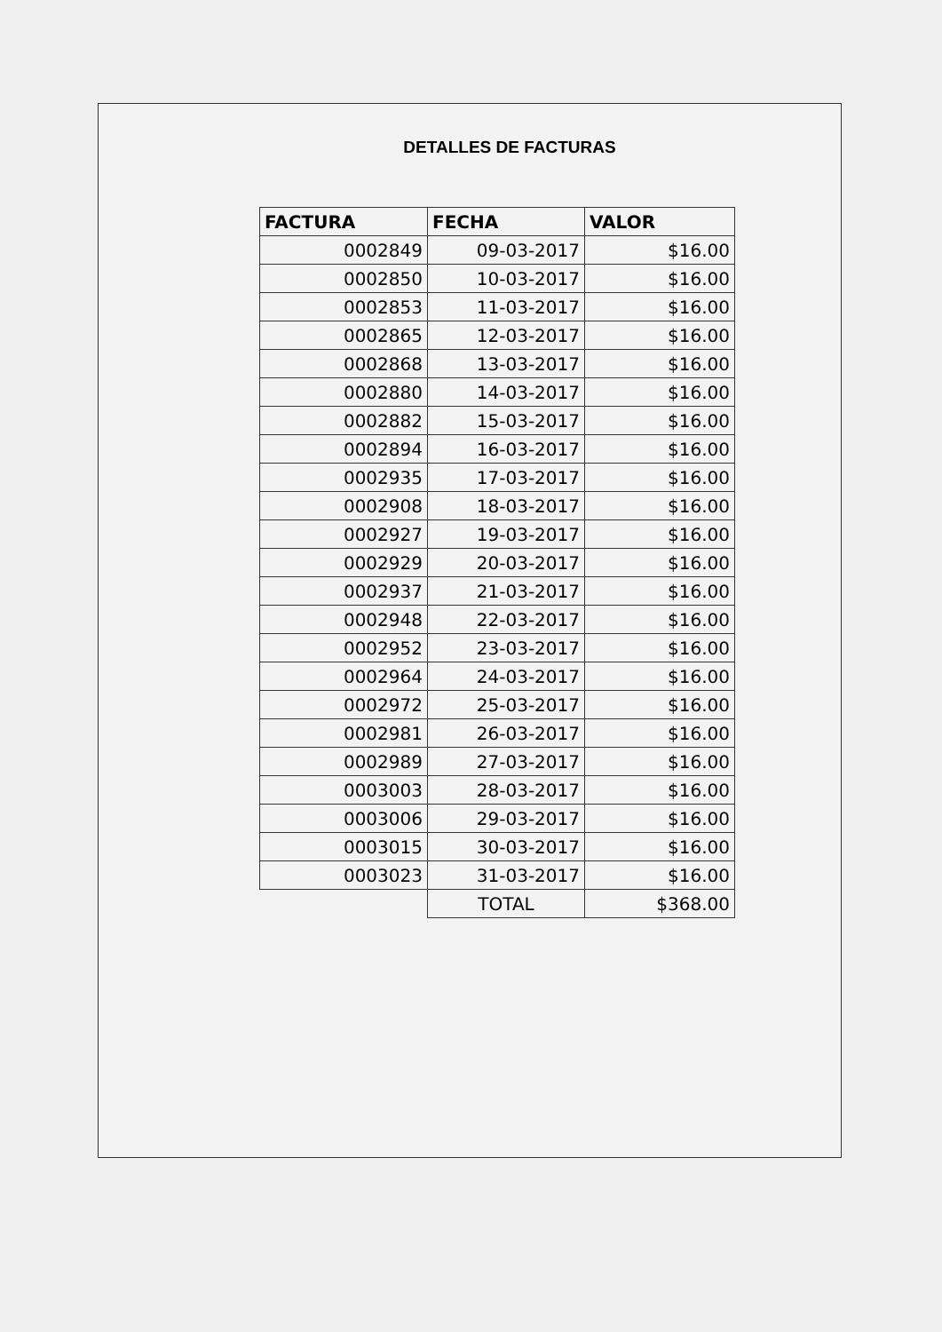DETALLES DE FACTURAS
| FACTURA | FECHA | VALOR |
| --- | --- | --- |
| 0002849 | 09-03-2017 | $16.00 |
| 0002850 | 10-03-2017 | $16.00 |
| 0002853 | 11-03-2017 | $16.00 |
| 0002865 | 12-03-2017 | $16.00 |
| 0002868 | 13-03-2017 | $16.00 |
| 0002880 | 14-03-2017 | $16.00 |
| 0002882 | 15-03-2017 | $16.00 |
| 0002894 | 16-03-2017 | $16.00 |
| 0002935 | 17-03-2017 | $16.00 |
| 0002908 | 18-03-2017 | $16.00 |
| 0002927 | 19-03-2017 | $16.00 |
| 0002929 | 20-03-2017 | $16.00 |
| 0002937 | 21-03-2017 | $16.00 |
| 0002948 | 22-03-2017 | $16.00 |
| 0002952 | 23-03-2017 | $16.00 |
| 0002964 | 24-03-2017 | $16.00 |
| 0002972 | 25-03-2017 | $16.00 |
| 0002981 | 26-03-2017 | $16.00 |
| 0002989 | 27-03-2017 | $16.00 |
| 0003003 | 28-03-2017 | $16.00 |
| 0003006 | 29-03-2017 | $16.00 |
| 0003015 | 30-03-2017 | $16.00 |
| 0003023 | 31-03-2017 | $16.00 |
| | TOTAL | $368.00 |